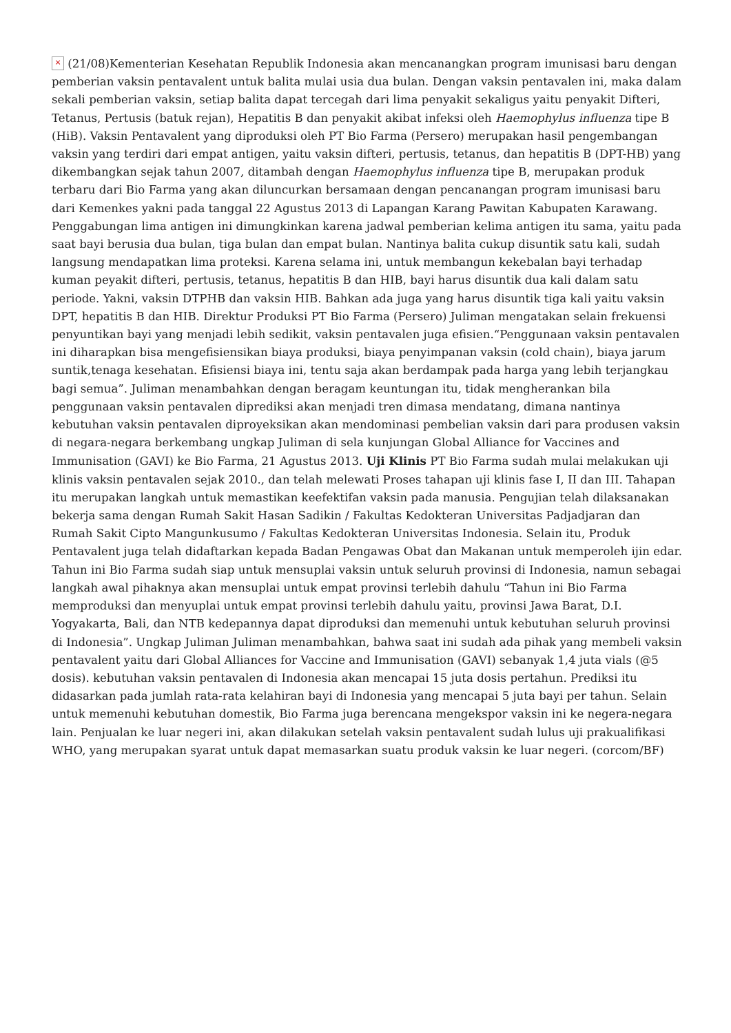× (21/08)Kementerian Kesehatan Republik Indonesia akan mencanangkan program imunisasi baru dengan pemberian vaksin pentavalent untuk balita mulai usia dua bulan. Dengan vaksin pentavalen ini, maka dalam sekali pemberian vaksin, setiap balita dapat tercegah dari lima penyakit sekaligus yaitu penyakit Difteri, Tetanus, Pertusis (batuk rejan), Hepatitis B dan penyakit akibat infeksi oleh Haemophylus influenza tipe B (HiB). Vaksin Pentavalent yang diproduksi oleh PT Bio Farma (Persero) merupakan hasil pengembangan vaksin yang terdiri dari empat antigen, yaitu vaksin difteri, pertusis, tetanus, dan hepatitis B (DPT-HB) yang dikembangkan sejak tahun 2007, ditambah dengan Haemophylus influenza tipe B, merupakan produk terbaru dari Bio Farma yang akan diluncurkan bersamaan dengan pencanangan program imunisasi baru dari Kemenkes yakni pada tanggal 22 Agustus 2013 di Lapangan Karang Pawitan Kabupaten Karawang. Penggabungan lima antigen ini dimungkinkan karena jadwal pemberian kelima antigen itu sama, yaitu pada saat bayi berusia dua bulan, tiga bulan dan empat bulan. Nantinya balita cukup disuntik satu kali, sudah langsung mendapatkan lima proteksi. Karena selama ini, untuk membangun kekebalan bayi terhadap kuman peyakit difteri, pertusis, tetanus, hepatitis B dan HIB, bayi harus disuntik dua kali dalam satu periode. Yakni, vaksin DTPHB dan vaksin HIB. Bahkan ada juga yang harus disuntik tiga kali yaitu vaksin DPT, hepatitis B dan HIB. Direktur Produksi PT Bio Farma (Persero) Juliman mengatakan selain frekuensi penyuntikan bayi yang menjadi lebih sedikit, vaksin pentavalen juga efisien.“Penggunaan vaksin pentavalen ini diharapkan bisa mengefisiensikan biaya produksi, biaya penyimpanan vaksin (cold chain), biaya jarum suntik,tenaga kesehatan. Efisiensi biaya ini, tentu saja akan berdampak pada harga yang lebih terjangkau bagi semua”. Juliman menambahkan dengan beragam keuntungan itu, tidak mengherankan bila penggunaan vaksin pentavalen diprediksi akan menjadi tren dimasa mendatang, dimana nantinya kebutuhan vaksin pentavalen diproyeksikan akan mendominasi pembelian vaksin dari para produsen vaksin di negara-negara berkembang ungkap Juliman di sela kunjungan Global Alliance for Vaccines and Immunisation (GAVI) ke Bio Farma, 21 Agustus 2013. Uji Klinis PT Bio Farma sudah mulai melakukan uji klinis vaksin pentavalen sejak 2010., dan telah melewati Proses tahapan uji klinis fase I, II dan III. Tahapan itu merupakan langkah untuk memastikan keefektifan vaksin pada manusia. Pengujian telah dilaksanakan bekerja sama dengan Rumah Sakit Hasan Sadikin / Fakultas Kedokteran Universitas Padjadjaran dan Rumah Sakit Cipto Mangunkusumo / Fakultas Kedokteran Universitas Indonesia. Selain itu, Produk Pentavalent juga telah didaftarkan kepada Badan Pengawas Obat dan Makanan untuk memperoleh ijin edar. Tahun ini Bio Farma sudah siap untuk mensuplai vaksin untuk seluruh provinsi di Indonesia, namun sebagai langkah awal pihaknya akan mensuplai untuk empat provinsi terlebih dahulu “Tahun ini Bio Farma memproduksi dan menyuplai untuk empat provinsi terlebih dahulu yaitu, provinsi Jawa Barat, D.I. Yogyakarta, Bali, dan NTB kedepannya dapat diproduksi dan memenuhi untuk kebutuhan seluruh provinsi di Indonesia”. Ungkap Juliman Juliman menambahkan, bahwa saat ini sudah ada pihak yang membeli vaksin pentavalent yaitu dari Global Alliances for Vaccine and Immunisation (GAVI) sebanyak 1,4 juta vials (@5 dosis). kebutuhan vaksin pentavalen di Indonesia akan mencapai 15 juta dosis pertahun. Prediksi itu didasarkan pada jumlah rata-rata kelahiran bayi di Indonesia yang mencapai 5 juta bayi per tahun. Selain untuk memenuhi kebutuhan domestik, Bio Farma juga berencana mengekspor vaksin ini ke negera-negara lain. Penjualan ke luar negeri ini, akan dilakukan setelah vaksin pentavalent sudah lulus uji prakualifikasi WHO, yang merupakan syarat untuk dapat memasarkan suatu produk vaksin ke luar negeri. (corcom/BF)